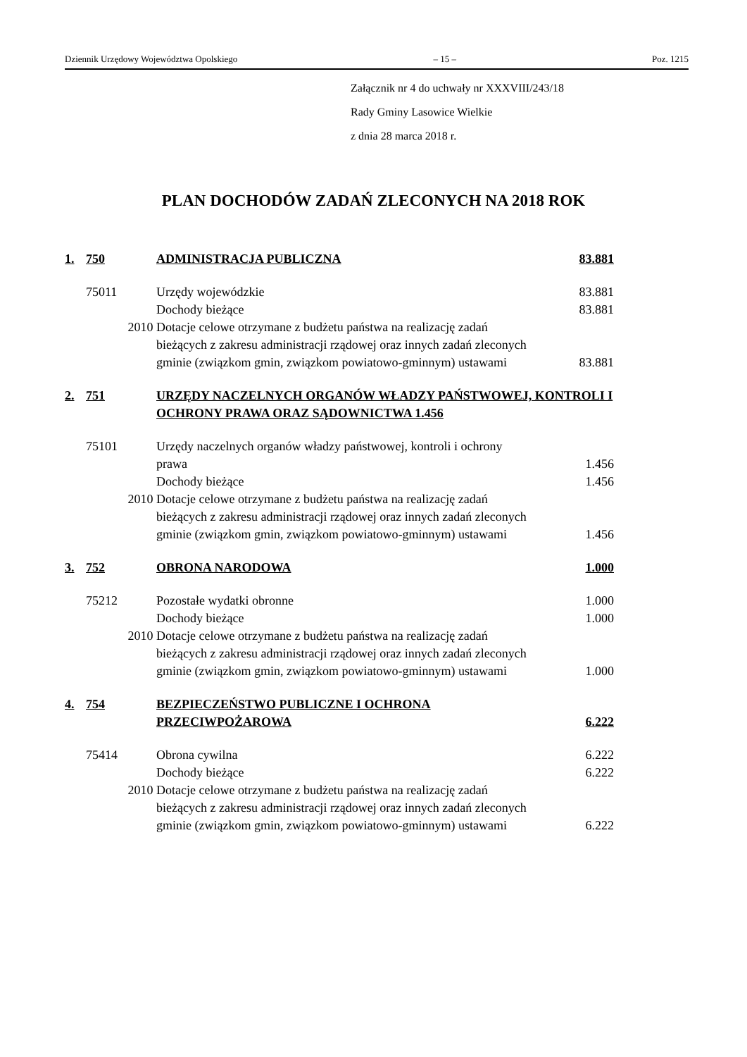Dziennik Urzędowy Województwa Opolskiego – 15 – Poz. 1215
Załącznik nr 4 do uchwały nr XXXVIII/243/18
Rady Gminy Lasowice Wielkie
z dnia 28 marca 2018 r.
PLAN DOCHODÓW ZADAŃ ZLECONYCH NA 2018 ROK
| 1. | 750 | ADMINISTRACJA PUBLICZNA | 83.881 |
| | 75011 | Urzędy wojewódzkie | 83.881 |
| | | Dochody bieżące | 83.881 |
| | 2010 | Dotacje celowe otrzymane z budżetu państwa na realizację zadań bieżących z zakresu administracji rządowej oraz innych zadań zleconych gminie (związkom gmin, związkom powiatowo-gminnym) ustawami | 83.881 |
| 2. | 751 | URZĘDY NACZELNYCH ORGANÓW WŁADZY PAŃSTWOWEJ, KONTROLI I OCHRONY PRAWA ORAZ SĄDOWNICTWA 1.456 | |
| | 75101 | Urzędy naczelnych organów władzy państwowej, kontroli i ochrony prawa | 1.456 |
| | | Dochody bieżące | 1.456 |
| | 2010 | Dotacje celowe otrzymane z budżetu państwa na realizację zadań bieżących z zakresu administracji rządowej oraz innych zadań zleconych gminie (związkom gmin, związkom powiatowo-gminnym) ustawami | 1.456 |
| 3. | 752 | OBRONA NARODOWA | 1.000 |
| | 75212 | Pozostałe wydatki obronne | 1.000 |
| | | Dochody bieżące | 1.000 |
| | 2010 | Dotacje celowe otrzymane z budżetu państwa na realizację zadań bieżących z zakresu administracji rządowej oraz innych zadań zleconych gminie (związkom gmin, związkom powiatowo-gminnym) ustawami | 1.000 |
| 4. | 754 | BEZPIECZEŃSTWO PUBLICZNE I OCHRONA PRZECIWPOŻAROWA | 6.222 |
| | 75414 | Obrona cywilna | 6.222 |
| | | Dochody bieżące | 6.222 |
| | 2010 | Dotacje celowe otrzymane z budżetu państwa na realizację zadań bieżących z zakresu administracji rządowej oraz innych zadań zleconych gminie (związkom gmin, związkom powiatowo-gminnym) ustawami | 6.222 |